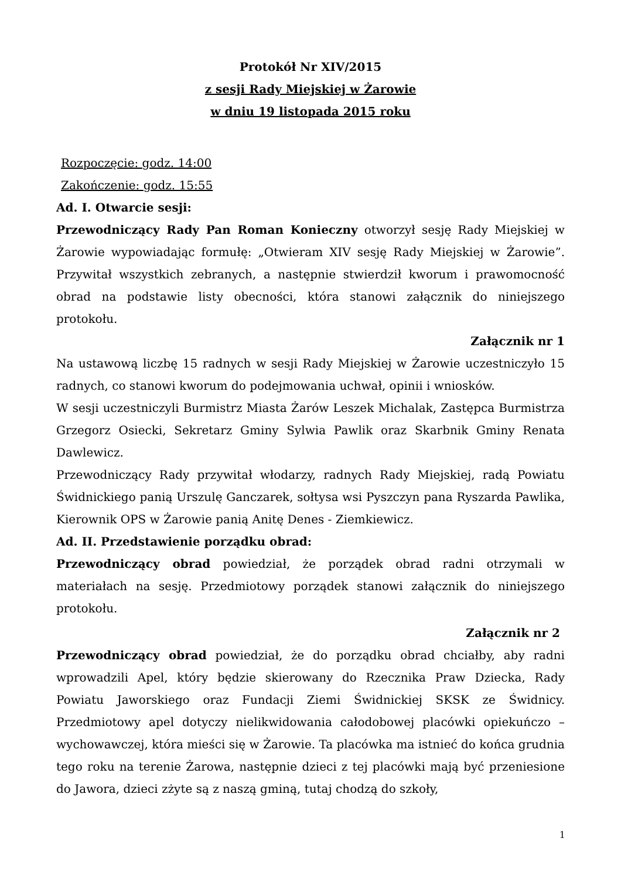Protokół Nr XIV/2015
z sesji Rady Miejskiej w Żarowie
w dniu 19 listopada 2015 roku
Rozpoczęcie: godz. 14:00
Zakończenie: godz. 15:55
Ad. I. Otwarcie sesji:
Przewodniczący Rady Pan Roman Konieczny otworzył sesję Rady Miejskiej w Żarowie wypowiadając formułę: „Otwieram XIV sesję Rady Miejskiej w Żarowie”. Przywitał wszystkich zebranych, a następnie stwierdził kworum i prawomocność obrad na podstawie listy obecności, która stanowi załącznik do niniejszego protokołu.
Załącznik nr 1
Na ustawową liczbę 15 radnych w sesji Rady Miejskiej w Żarowie uczestniczyło 15 radnych, co stanowi kworum do podejmowania uchwał, opinii i wniosków.
W sesji uczestniczyli Burmistrz Miasta Żarów Leszek Michalak, Zastępca Burmistrza Grzegorz Osiecki, Sekretarz Gminy Sylwia Pawlik oraz Skarbnik Gminy Renata Dawlewicz.
Przewodniczący Rady przywitał włodarzy, radnych Rady Miejskiej, radą Powiatu Świdnickiego panią Urszulę Ganczarek, sołtysa wsi Pyszczyn pana Ryszarda Pawlika, Kierownik OPS w Żarowie panią Anitę Denes - Ziemkiewicz.
Ad. II. Przedstawienie porządku obrad:
Przewodniczący obrad powiedział, że porządek obrad radni otrzymali w materiałach na sesję. Przedmiotowy porządek stanowi załącznik do niniejszego protokołu.
Załącznik nr 2
Przewodniczący obrad powiedział, że do porządku obrad chciałby, aby radni wprowadzili Apel, który będzie skierowany do Rzecznika Praw Dziecka, Rady Powiatu Jaworskiego oraz Fundacji Ziemi Świdnickiej SKSK ze Świdnicy. Przedmiotowy apel dotyczy nielikwidowania całodobowej placówki opiekuńczo – wychowawczej, która mieści się w Żarowie. Ta placówka ma istnieć do końca grudnia tego roku na terenie Żarowa, następnie dzieci z tej placówki mają być przeniesione do Jawora, dzieci zżyte są z naszą gminą, tutaj chodzą do szkoły,
1